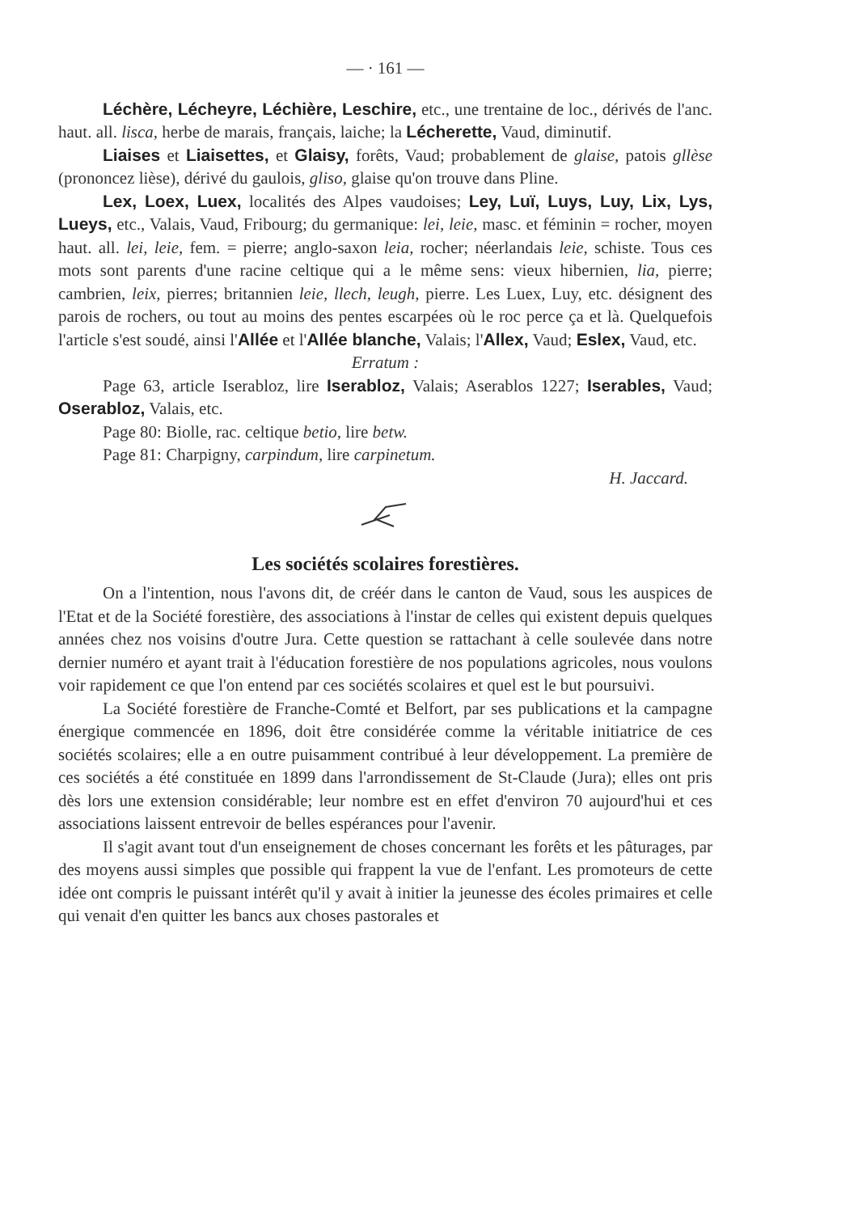— · 161 —
Léchère, Lécheyre, Léchière, Leschire, etc., une trentaine de loc., dérivés de l'anc. haut. all. lisca, herbe de marais, français, laiche; la Lécherette, Vaud, diminutif.
Liaises et Liaisettes, et Glaisy, forêts, Vaud; probablement de glaise, patois gllèse (prononcez lièse), dérivé du gaulois, gliso, glaise qu'on trouve dans Pline.
Lex, Loex, Luex, localités des Alpes vaudoises; Ley, Luï, Luys, Luy, Lix, Lys, Lueys, etc., Valais, Vaud, Fribourg; du germanique: lei, leie, masc. et féminin = rocher, moyen haut. all. lei, leie, fem. = pierre; anglo-saxon leia, rocher; néerlandais leie, schiste. Tous ces mots sont parents d'une racine celtique qui a le même sens: vieux hibernien, lia, pierre; cambrien, leix, pierres; britannien leie, llech, leugh, pierre. Les Luex, Luy, etc. désignent des parois de rochers, ou tout au moins des pentes escarpées où le roc perce ça et là. Quelquefois l'article s'est soudé, ainsi l'Allée et l'Allée blanche, Valais; l'Allex, Vaud; Eslex, Vaud, etc.
Erratum :
Page 63, article Iserabloz, lire Iserabloz, Valais; Aserablos 1227; Iserables, Vaud; Oserabloz, Valais, etc.
Page 80: Biolle, rac. celtique betio, lire betw.
Page 81: Charpigny, carpindum, lire carpinetum.
H. Jaccard.
Les sociétés scolaires forestières.
On a l'intention, nous l'avons dit, de créér dans le canton de Vaud, sous les auspices de l'Etat et de la Société forestière, des associations à l'instar de celles qui existent depuis quelques années chez nos voisins d'outre Jura. Cette question se rattachant à celle soulevée dans notre dernier numéro et ayant trait à l'éducation forestière de nos populations agricoles, nous voulons voir rapidement ce que l'on entend par ces sociétés scolaires et quel est le but poursuivi.
La Société forestière de Franche-Comté et Belfort, par ses publications et la campagne énergique commencée en 1896, doit être considérée comme la véritable initiatrice de ces sociétés scolaires; elle a en outre puisamment contribué à leur développement. La première de ces sociétés a été constituée en 1899 dans l'arrondissement de St-Claude (Jura); elles ont pris dès lors une extension considérable; leur nombre est en effet d'environ 70 aujourd'hui et ces associations laissent entrevoir de belles espérances pour l'avenir.
Il s'agit avant tout d'un enseignement de choses concernant les forêts et les pâturages, par des moyens aussi simples que possible qui frappent la vue de l'enfant. Les promoteurs de cette idée ont compris le puissant intérêt qu'il y avait à initier la jeunesse des écoles primaires et celle qui venait d'en quitter les bancs aux choses pastorales et